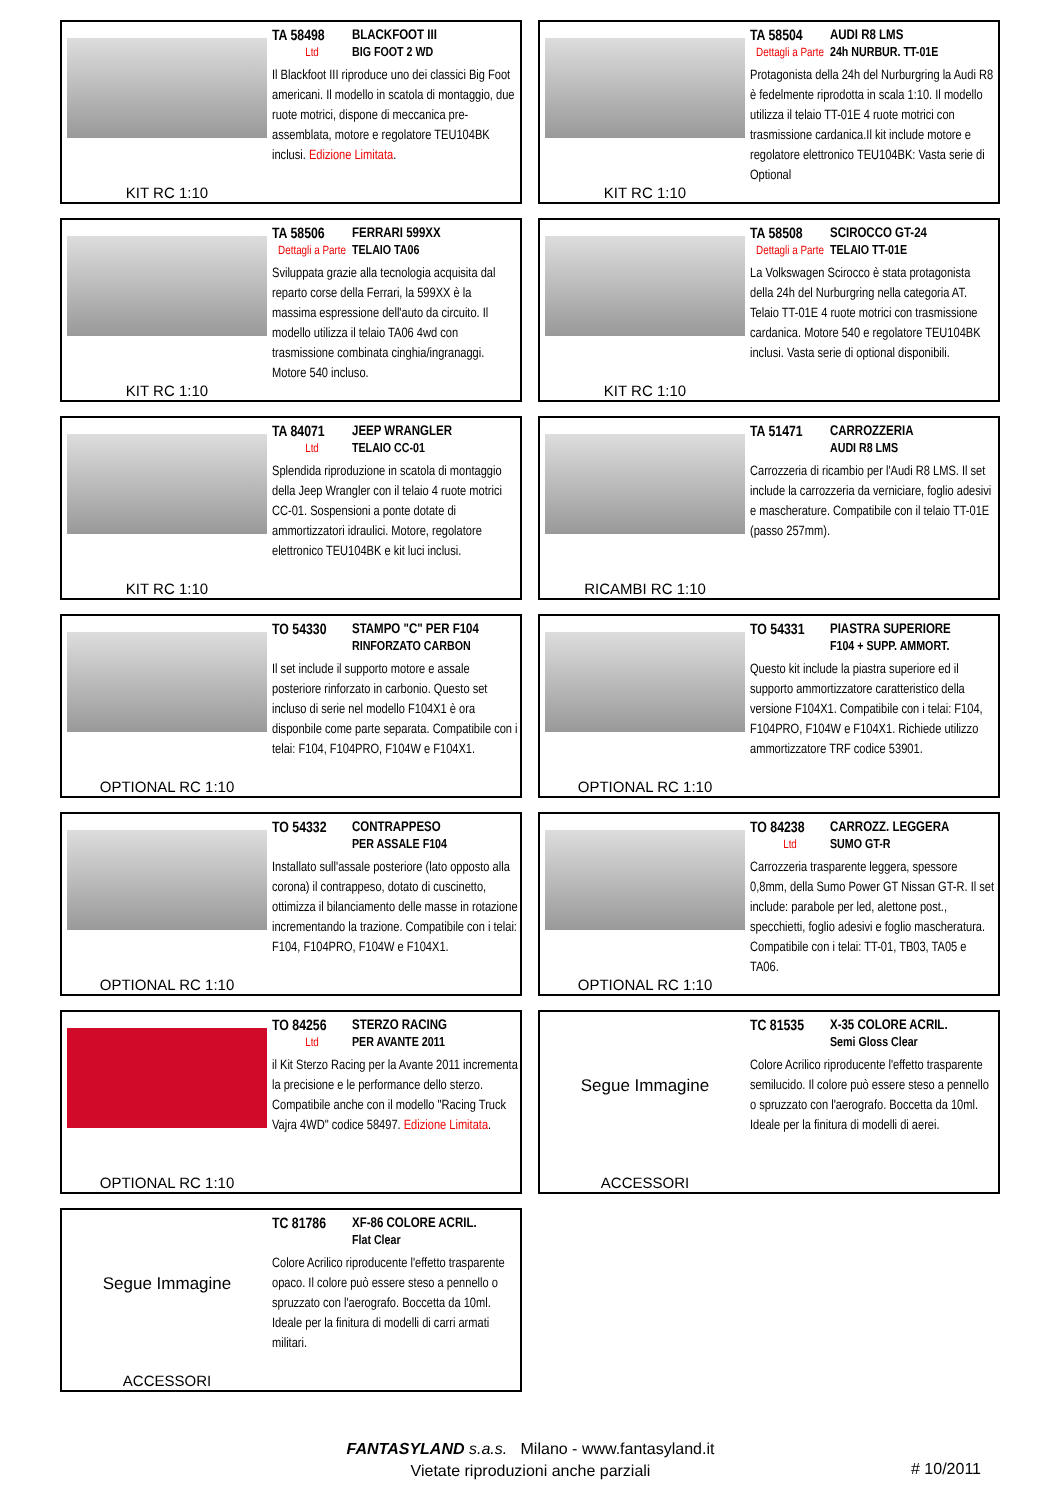KIT RC 1:10 TA 58498 BLACKFOOT III
Ltd BIG FOOT 2 WD
Il Blackfoot III riproduce uno dei classici Big Foot americani. Il modello in scatola di montaggio, due ruote motrici, dispone di meccanica pre-assemblata, motore e regolatore TEU104BK inclusi. Edizione Limitata.
KIT RC 1:10 TA 58504 AUDI R8 LMS
Dettagli a Parte 24h NURBUR. TT-01E
Protagonista della 24h del Nurburgring la Audi R8 è fedelmente riprodotta in scala 1:10. Il modello utilizza il telaio TT-01E 4 ruote motrici con trasmissione cardanica.Il kit include motore e regolatore elettronico TEU104BK: Vasta serie di Optional
KIT RC 1:10 TA 58506 FERRARI 599XX
Dettagli a Parte TELAIO TA06
Sviluppata grazie alla tecnologia acquisita dal reparto corse della Ferrari, la 599XX è la massima espressione dell'auto da circuito. Il modello utilizza il telaio TA06 4wd con trasmissione combinata cinghia/ingranaggi. Motore 540 incluso.
KIT RC 1:10 TA 58508 SCIROCCO GT-24
Dettagli a Parte TELAIO TT-01E
La Volkswagen Scirocco è stata protagonista della 24h del Nurburgring nella categoria AT. Telaio TT-01E 4 ruote motrici con trasmissione cardanica. Motore 540 e regolatore TEU104BK inclusi. Vasta serie di optional disponibili.
KIT RC 1:10 TA 84071 JEEP WRANGLER
Ltd TELAIO CC-01
Splendida riproduzione in scatola di montaggio della Jeep Wrangler con il telaio 4 ruote motrici CC-01. Sospensioni a ponte dotate di ammortizzatori idraulici. Motore, regolatore elettronico TEU104BK e kit luci inclusi.
RICAMBI RC 1:10 TA 51471 CARROZZERIA
AUDI R8 LMS
Carrozzeria di ricambio per l'Audi R8 LMS. Il set include la carrozzeria da verniciare, foglio adesivi e mascherature. Compatibile con il telaio TT-01E (passo 257mm).
OPTIONAL RC 1:10 TO 54330 STAMPO "C" PER F104
RINFORZATO CARBON
Il set include il supporto motore e assale posteriore rinforzato in carbonio. Questo set incluso di serie nel modello F104X1 è ora disponbile come parte separata. Compatibile con i telai: F104, F104PRO, F104W e F104X1.
OPTIONAL RC 1:10 TO 54331 PIASTRA SUPERIORE
F104 + SUPP. AMMORT.
Questo kit include la piastra superiore ed il supporto ammortizzatore caratteristico della versione F104X1. Compatibile con i telai: F104, F104PRO, F104W e F104X1. Richiede utilizzo ammortizzatore TRF codice 53901.
OPTIONAL RC 1:10 TO 54332 CONTRAPPESO
PER ASSALE F104
Installato sull'assale posteriore (lato opposto alla corona) il contrappeso, dotato di cuscinetto, ottimizza il bilanciamento delle masse in rotazione incrementando la trazione. Compatibile con i telai: F104, F104PRO, F104W e F104X1.
OPTIONAL RC 1:10 TO 84238 CARROZZ. LEGGERA
Ltd SUMO GT-R
Carrozzeria trasparente leggera, spessore 0,8mm, della Sumo Power GT Nissan GT-R. Il set include: parabole per led, alettone post., specchietti, foglio adesivi e foglio mascheratura. Compatibile con i telai: TT-01, TB03, TA05 e TA06.
OPTIONAL RC 1:10 TO 84256 STERZO RACING
Ltd PER AVANTE 2011
il Kit Sterzo Racing per la Avante 2011 incrementa la precisione e le performance dello sterzo. Compatibile anche con il modello "Racing Truck Vajra 4WD" codice 58497. Edizione Limitata.
Segue Immagine
ACCESSORI
TC 81535 X-35 COLORE ACRIL.
Semi Gloss Clear
Colore Acrilico riproducente l'effetto trasparente semilucido. Il colore può essere steso a pennello o spruzzato con l'aerografo. Boccetta da 10ml. Ideale per la finitura di modelli di aerei.
Segue Immagine
ACCESSORI
TC 81786 XF-86 COLORE ACRIL.
Flat Clear
Colore Acrilico riproducente l'effetto trasparente opaco. Il colore può essere steso a pennello o spruzzato con l'aerografo. Boccetta da 10ml. Ideale per la finitura di modelli di carri armati militari.
FANTASYLAND s.a.s. Milano - www.fantasyland.it
Vietate riproduzioni anche parziali
# 10/2011